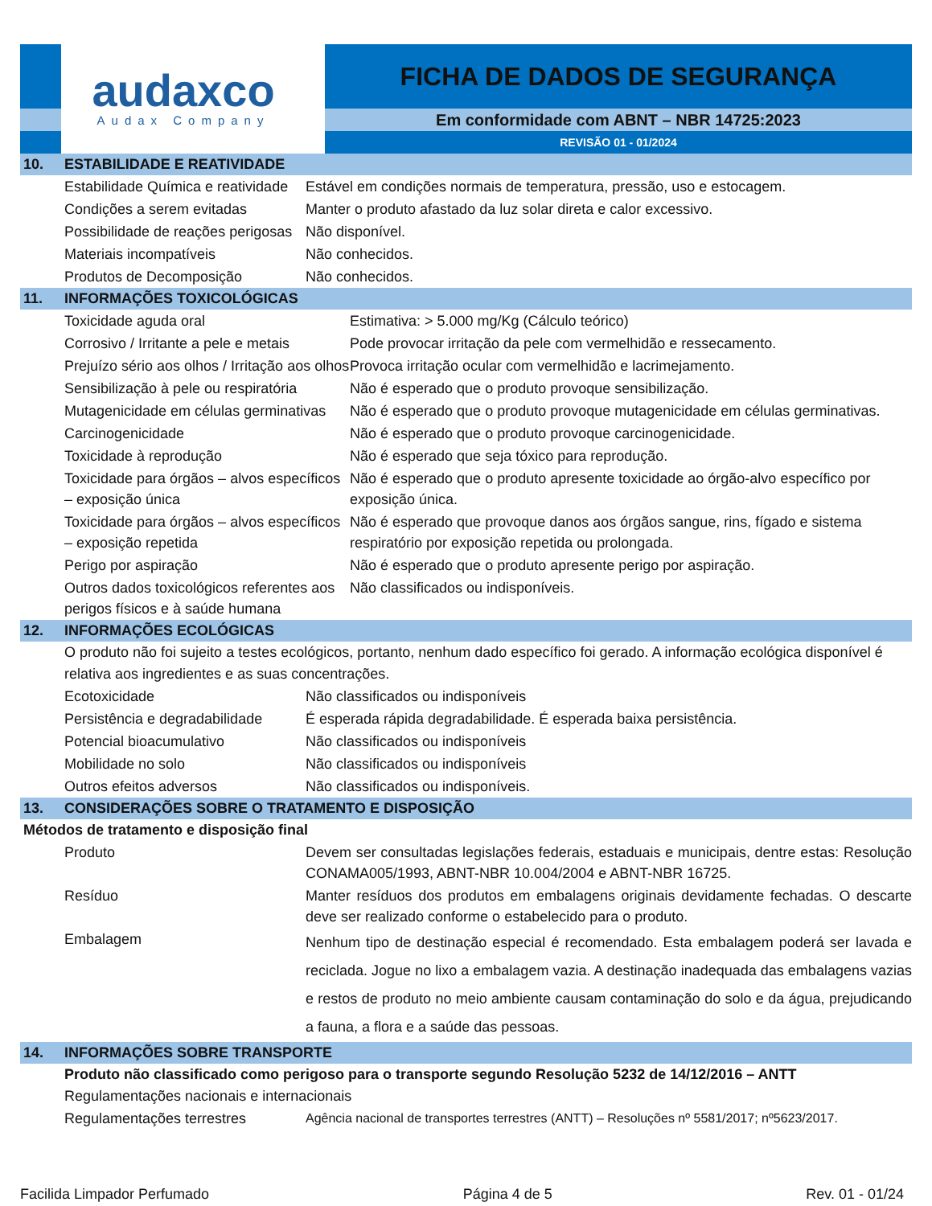audaxco
Audax Company
FICHA DE DADOS DE SEGURANÇA
Em conformidade com ABNT – NBR 14725:2023
REVISÃO 01 - 01/2024
10. ESTABILIDADE E REATIVIDADE
| Estabilidade Química e reatividade | Estável em condições normais de temperatura, pressão, uso e estocagem. |
| Condições a serem evitadas | Manter o produto afastado da luz solar direta e calor excessivo. |
| Possibilidade de reações perigosas | Não disponível. |
| Materiais incompatíveis | Não conhecidos. |
| Produtos de Decomposição | Não conhecidos. |
11. INFORMAÇÕES TOXICOLÓGICAS
| Toxicidade aguda oral | Estimativa: > 5.000 mg/Kg (Cálculo teórico) |
| Corrosivo / Irritante a pele e metais | Pode provocar irritação da pele com vermelhidão e ressecamento. |
| Prejuízo sério aos olhos / Irritação aos olhos | Provoca irritação ocular com vermelhidão e lacrimejamento. |
| Sensibilização à pele ou respiratória | Não é esperado que o produto provoque sensibilização. |
| Mutagenicidade em células germinativas | Não é esperado que o produto provoque mutagenicidade em células germinativas. |
| Carcinogenicidade | Não é esperado que o produto provoque carcinogenicidade. |
| Toxicidade à reprodução | Não é esperado que seja tóxico para reprodução. |
| Toxicidade para órgãos – alvos específicos – exposição única | Não é esperado que o produto apresente toxicidade ao órgão-alvo específico por exposição única. |
| Toxicidade para órgãos – alvos específicos – exposição repetida | Não é esperado que provoque danos aos órgãos sangue, rins, fígado e sistema respiratório por exposição repetida ou prolongada. |
| Perigo por aspiração | Não é esperado que o produto apresente perigo por aspiração. |
| Outros dados toxicológicos referentes aos perigos físicos e à saúde humana | Não classificados ou indisponíveis. |
12. INFORMAÇÕES ECOLÓGICAS
O produto não foi sujeito a testes ecológicos, portanto, nenhum dado específico foi gerado. A informação ecológica disponível é relativa aos ingredientes e as suas concentrações.
| Ecotoxicidade | Não classificados ou indisponíveis |
| Persistência e degradabilidade | É esperada rápida degradabilidade. É esperada baixa persistência. |
| Potencial bioacumulativo | Não classificados ou indisponíveis |
| Mobilidade no solo | Não classificados ou indisponíveis |
| Outros efeitos adversos | Não classificados ou indisponíveis. |
13. CONSIDERAÇÕES SOBRE O TRATAMENTO E DISPOSIÇÃO
Métodos de tratamento e disposição final
| Produto | Devem ser consultadas legislações federais, estaduais e municipais, dentre estas: Resolução CONAMA005/1993, ABNT-NBR 10.004/2004 e ABNT-NBR 16725. |
| Resíduo | Manter resíduos dos produtos em embalagens originais devidamente fechadas. O descarte deve ser realizado conforme o estabelecido para o produto. |
| Embalagem | Nenhum tipo de destinação especial é recomendado. Esta embalagem poderá ser lavada e reciclada. Jogue no lixo a embalagem vazia. A destinação inadequada das embalagens vazias e restos de produto no meio ambiente causam contaminação do solo e da água, prejudicando a fauna, a flora e a saúde das pessoas. |
14. INFORMAÇÕES SOBRE TRANSPORTE
Produto não classificado como perigoso para o transporte segundo Resolução 5232 de 14/12/2016 – ANTT
Regulamentações nacionais e internacionais
| Regulamentações terrestres | Agência nacional de transportes terrestres (ANTT) – Resoluções nº 5581/2017; nº5623/2017. |
Facilida Limpador Perfumado Página 4 de 5 Rev. 01 - 01/24